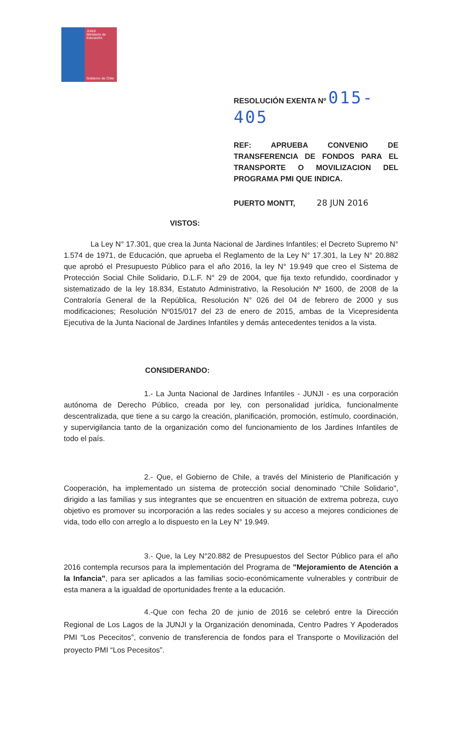JUNJI
Ministerio de Educación
Gobierno de Chile
RESOLUCIÓN EXENTA Nº 015- 405
REF: APRUEBA CONVENIO DE TRANSFERENCIA DE FONDOS PARA EL TRANSPORTE O MOVILIZACION DEL PROGRAMA PMI QUE INDICA.
PUERTO MONTT, 28 JUN 2016
VISTOS:
La Ley N° 17.301, que crea la Junta Nacional de Jardines Infantiles; el Decreto Supremo N° 1.574 de 1971, de Educación, que aprueba el Reglamento de la Ley N° 17.301, la Ley N° 20.882 que aprobó el Presupuesto Público para el año 2016, la ley N° 19.949 que creo el Sistema de Protección Social Chile Solidario, D.L.F. N° 29 de 2004, que fija texto refundido, coordinador y sistematizado de la ley 18.834, Estatuto Administrativo, la Resolución Nº 1600, de 2008 de la Contraloría General de la República, Resolución N° 026 del 04 de febrero de 2000 y sus modificaciones; Resolución Nº015/017 del 23 de enero de 2015, ambas de la Vicepresidenta Ejecutiva de la Junta Nacional de Jardines Infantiles y demás antecedentes tenidos a la vista.
CONSIDERANDO:
1.- La Junta Nacional de Jardines Infantiles - JUNJI - es una corporación autónoma de Derecho Público, creada por ley, con personalidad jurídica, funcionalmente descentralizada, que tiene a su cargo la creación, planificación, promoción, estímulo, coordinación, y supervigilancia tanto de la organización como del funcionamiento de los Jardines Infantiles de todo el país.
2.- Que, el Gobierno de Chile, a través del Ministerio de Planificación y Cooperación, ha implementado un sistema de protección social denominado "Chile Solidario", dirigido a las familias y sus integrantes que se encuentren en situación de extrema pobreza, cuyo objetivo es promover su incorporación a las redes sociales y su acceso a mejores condiciones de vida, todo ello con arreglo a lo dispuesto en la Ley N° 19.949.
3.- Que, la Ley N°20.882 de Presupuestos del Sector Público para el año 2016 contempla recursos para la implementación del Programa de "Mejoramiento de Atención a la Infancia", para ser aplicados a las familias socio-económicamente vulnerables y contribuir de esta manera a la igualdad de oportunidades frente a la educación.
4.-Que con fecha 20 de junio de 2016 se celebró entre la Dirección Regional de Los Lagos de la JUNJI y la Organización denominada, Centro Padres Y Apoderados PMI “Los Pececitos”, convenio de transferencia de fondos para el Transporte o Movilización del proyecto PMI “Los Pecesitos”.